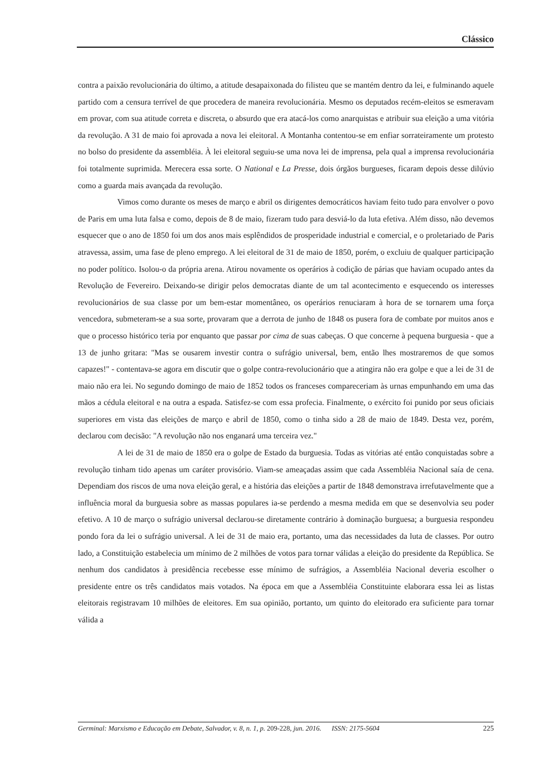Clássico
contra a paixão revolucionária do último, a atitude desapaixonada do filisteu que se mantém dentro da lei, e fulminando aquele partido com a censura terrível de que procedera de maneira revolucionária. Mesmo os deputados recém-eleitos se esmeravam em provar, com sua atitude correta e discreta, o absurdo que era atacá-los como anarquistas e atribuir sua eleição a uma vitória da revolução. A 31 de maio foi aprovada a nova lei eleitoral. A Montanha contentou-se em enfiar sorrateiramente um protesto no bolso do presidente da assembléia. À lei eleitoral seguiu-se uma nova lei de imprensa, pela qual a imprensa revolucionária foi totalmente suprimida. Merecera essa sorte. O National e La Presse, dois órgãos burgueses, ficaram depois desse dilúvio como a guarda mais avançada da revolução.
Vimos como durante os meses de março e abril os dirigentes democráticos haviam feito tudo para envolver o povo de Paris em uma luta falsa e como, depois de 8 de maio, fizeram tudo para desviá-lo da luta efetiva. Além disso, não devemos esquecer que o ano de 1850 foi um dos anos mais esplêndidos de prosperidade industrial e comercial, e o proletariado de Paris atravessa, assim, uma fase de pleno emprego. A lei eleitoral de 31 de maio de 1850, porém, o excluiu de qualquer participação no poder político. Isolou-o da própria arena. Atirou novamente os operários à codição de párias que haviam ocupado antes da Revolução de Fevereiro. Deixando-se dirigir pelos democratas diante de um tal acontecimento e esquecendo os interesses revolucionários de sua classe por um bem-estar momentâneo, os operários renuciaram à hora de se tornarem uma força vencedora, submeteram-se a sua sorte, provaram que a derrota de junho de 1848 os pusera fora de combate por muitos anos e que o processo histórico teria por enquanto que passar por cima de suas cabeças. O que concerne à pequena burguesia - que a 13 de junho gritara: "Mas se ousarem investir contra o sufrágio universal, bem, então lhes mostraremos de que somos capazes!" - contentava-se agora em discutir que o golpe contra-revolucionário que a atingira não era golpe e que a lei de 31 de maio não era lei. No segundo domingo de maio de 1852 todos os franceses compareceriam às urnas empunhando em uma das mãos a cédula eleitoral e na outra a espada. Satisfez-se com essa profecia. Finalmente, o exército foi punido por seus oficiais superiores em vista das eleições de março e abril de 1850, como o tinha sido a 28 de maio de 1849. Desta vez, porém, declarou com decisão: "A revolução não nos enganará uma terceira vez."
A lei de 31 de maio de 1850 era o golpe de Estado da burguesia. Todas as vitórias até então conquistadas sobre a revolução tinham tido apenas um caráter provisório. Viam-se ameaçadas assim que cada Assembléia Nacional saía de cena. Dependiam dos riscos de uma nova eleição geral, e a história das eleições a partir de 1848 demonstrava irrefutavelmente que a influência moral da burguesia sobre as massas populares ia-se perdendo a mesma medida em que se desenvolvia seu poder efetivo. A 10 de março o sufrágio universal declarou-se diretamente contrário à dominação burguesa; a burguesia respondeu pondo fora da lei o sufrágio universal. A lei de 31 de maio era, portanto, uma das necessidades da luta de classes. Por outro lado, a Constituição estabelecia um mínimo de 2 milhões de votos para tornar válidas a eleição do presidente da República. Se nenhum dos candidatos à presidência recebesse esse mínimo de sufrágios, a Assembléia Nacional deveria escolher o presidente entre os três candidatos mais votados. Na época em que a Assembléia Constituinte elaborara essa lei as listas eleitorais registravam 10 milhões de eleitores. Em sua opinião, portanto, um quinto do eleitorado era suficiente para tornar válida a
Germinal: Marxismo e Educação em Debate, Salvador, v. 8, n. 1, p. 209-228, jun. 2016. ISSN: 2175-5604 225